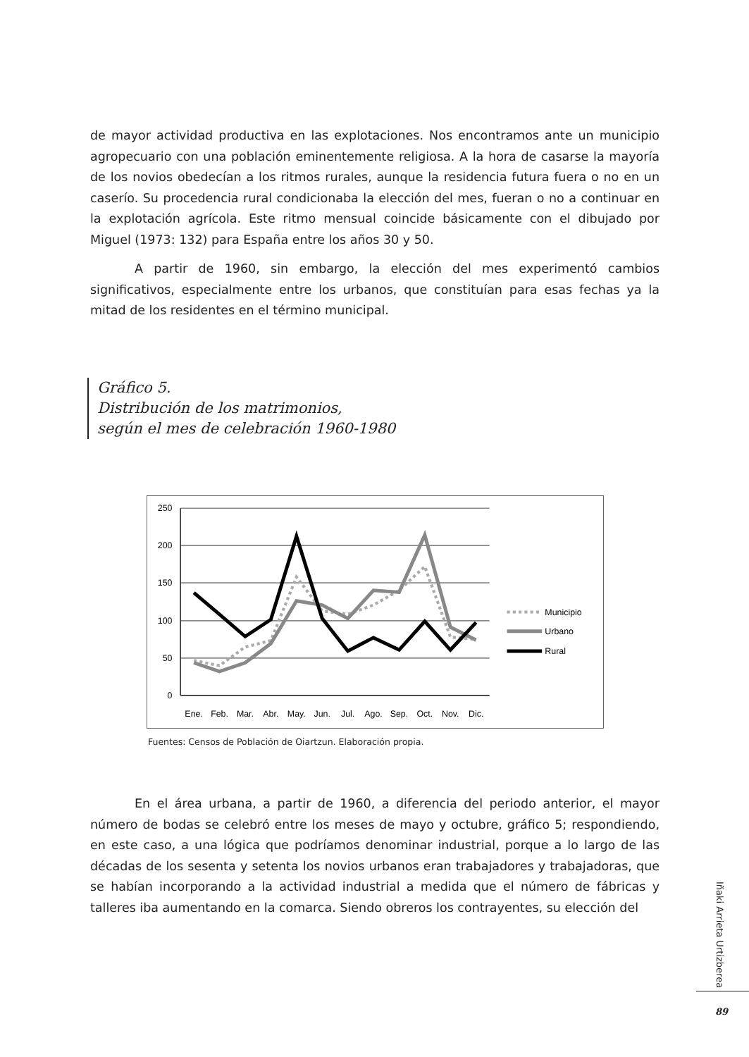de mayor actividad productiva en las explotaciones. Nos encontramos ante un municipio agropecuario con una población eminentemente religiosa. A la hora de casarse la mayoría de los novios obedecían a los ritmos rurales, aunque la residencia futura fuera o no en un caserío. Su procedencia rural condicionaba la elección del mes, fueran o no a continuar en la explotación agrícola. Este ritmo mensual coincide básicamente con el dibujado por Miguel (1973: 132) para España entre los años 30 y 50.
A partir de 1960, sin embargo, la elección del mes experimentó cambios significativos, especialmente entre los urbanos, que constituían para esas fechas ya la mitad de los residentes en el término municipal.
Gráfico 5.
Distribución de los matrimonios,
según el mes de celebración 1960-1980
250
200
150
100
50
0
Ene.
Feb.
Mar.
Abr.
May.
Jun.
Jul.
Ago.
Sep.
Oct.
Nov.
Dic.
Municipio
Urbano
Rural
Fuentes: Censos de Población de Oiartzun. Elaboración propia.
En el área urbana, a partir de 1960, a diferencia del periodo anterior, el mayor número de bodas se celebró entre los meses de mayo y octubre, gráfico 5; respondiendo, en este caso, a una lógica que podríamos denominar industrial, porque a lo largo de las décadas de los sesenta y setenta los novios urbanos eran trabajadores y trabajadoras, que se habían incorporando a la actividad industrial a medida que el número de fábricas y talleres iba aumentando en la comarca. Siendo obreros los contrayentes, su elección del
Iñaki Arrieta Urtizberea
89